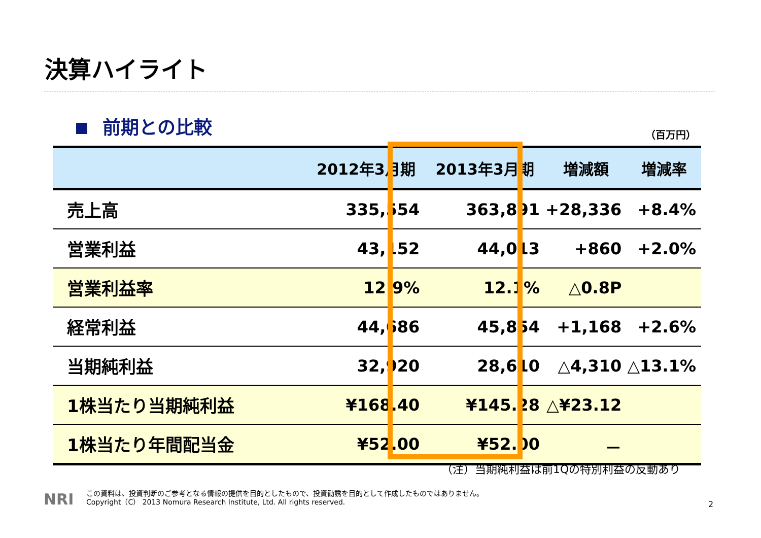決算ハイライト
前期との比較 （百万円）
| | 2012年3月期 | 2013年3月期 | 増減額 | 増減率 |
| --- | --- | --- | --- | --- |
| 売上高 | 335,554 | 363,891 | +28,336 | +8.4% |
| 営業利益 | 43,152 | 44,013 | +860 | +2.0% |
| 営業利益率 | 12.9% | 12.1% | △0.8P | |
| 経常利益 | 44,686 | 45,854 | +1,168 | +2.6% |
| 当期純利益 | 32,920 | 28,610 | △4,310 | △13.1% |
| 1株当たり当期純利益 | ¥168.40 | ¥145.28 | △¥23.12 | |
| 1株当たり年間配当金 | ¥52.00 | ¥52.00 | － | |
（注）当期純利益は前1Qの特別利益の反動あり
NRI
この資料は、投資判断のご参考となる情報の提供を目的としたもので、投資勧誘を目的として作成したものではありません。
Copyright（C） 2013 Nomura Research Institute, Ltd. All rights reserved.
2